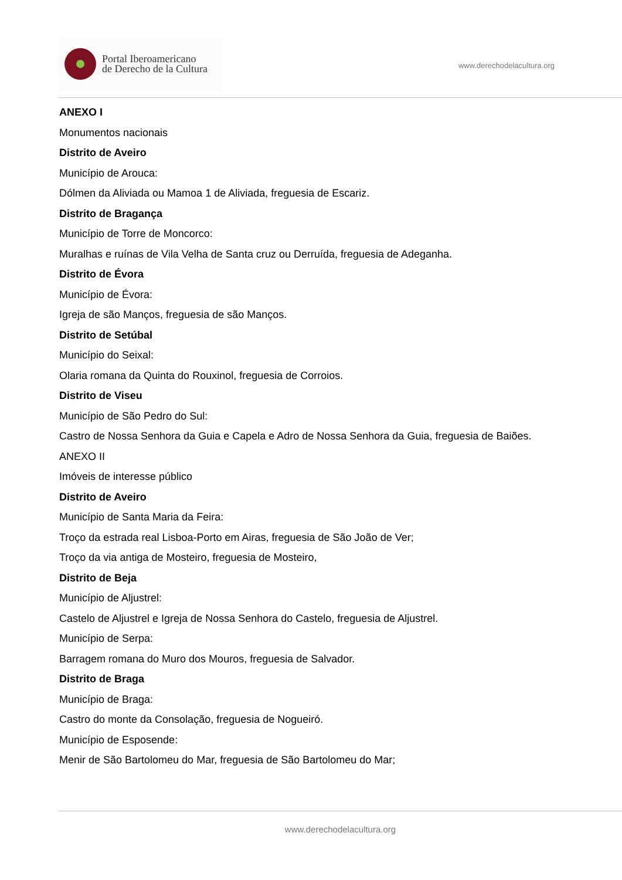Portal Iberoamericano
de Derecho de la Cultura
www.derechodelacultura.org
ANEXO I
Monumentos nacionais
Distrito de Aveiro
Município de Arouca:
Dólmen da Aliviada ou Mamoa 1 de Aliviada, freguesia de Escariz.
Distrito de Bragança
Município de Torre de Moncorco:
Muralhas e ruínas de Vila Velha de Santa cruz ou Derruída, freguesia de Adeganha.
Distrito de Évora
Município de Évora:
Igreja de são Manços, freguesia de são Manços.
Distrito de Setúbal
Município do Seixal:
Olaria romana da Quinta do Rouxinol, freguesia de Corroios.
Distrito de Viseu
Município de São Pedro do Sul:
Castro de Nossa Senhora da Guia e Capela e Adro de Nossa Senhora da Guia, freguesia de Baiões.
ANEXO II
Imóveis de interesse público
Distrito de Aveiro
Município de Santa Maria da Feira:
Troço da estrada real Lisboa-Porto em Airas, freguesia de São João de Ver;
Troço da via antiga de Mosteiro, freguesia de Mosteiro,
Distrito de Beja
Município de Aljustrel:
Castelo de Aljustrel e Igreja de Nossa Senhora do Castelo, freguesia de Aljustrel.
Município de Serpa:
Barragem romana do Muro dos Mouros, freguesia de Salvador.
Distrito de Braga
Município de Braga:
Castro do monte da Consolação, freguesia de Nogueiró.
Município de Esposende:
Menir de São Bartolomeu do Mar, freguesia de São Bartolomeu do Mar;
www.derechodelacultura.org